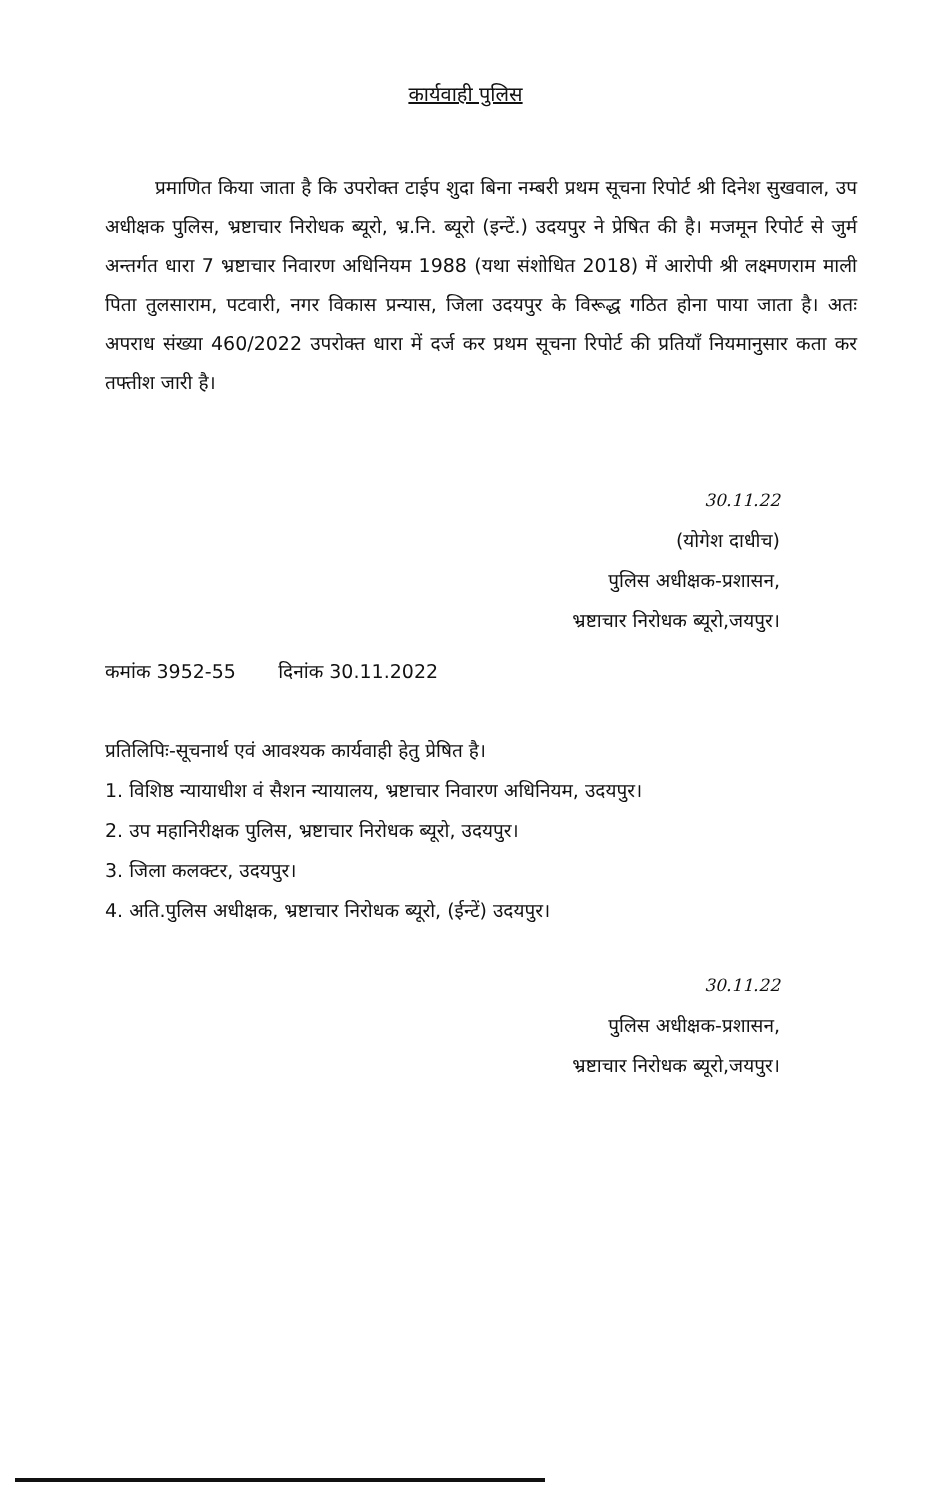कार्यवाही पुलिस
प्रमाणित किया जाता है कि उपरोक्त टाईप शुदा बिना नम्बरी प्रथम सूचना रिपोर्ट श्री दिनेश सुखवाल, उप अधीक्षक पुलिस, भ्रष्टाचार निरोधक ब्यूरो, भ्र.नि. ब्यूरो (इन्टें.) उदयपुर ने प्रेषित की है। मजमून रिपोर्ट से जुर्म अन्तर्गत धारा 7 भ्रष्टाचार निवारण अधिनियम 1988 (यथा संशोधित 2018) में आरोपी श्री लक्ष्मणराम माली पिता तुलसाराम, पटवारी, नगर विकास प्रन्यास, जिला उदयपुर के विरूद्ध गठित होना पाया जाता है। अतः अपराध संख्या 460/2022 उपरोक्त धारा में दर्ज कर प्रथम सूचना रिपोर्ट की प्रतियाँ नियमानुसार कता कर तफ्तीश जारी है।
30.11.22
(योगेश दाधीच)
पुलिस अधीक्षक-प्रशासन,
भ्रष्टाचार निरोधक ब्यूरो,जयपुर।
कमांक 3952-55 दिनांक 30.11.2022
प्रतिलिपिः-सूचनार्थ एवं आवश्यक कार्यवाही हेतु प्रेषित है।
1. विशिष्ठ न्यायाधीश वं सैशन न्यायालय, भ्रष्टाचार निवारण अधिनियम, उदयपुर।
2. उप महानिरीक्षक पुलिस, भ्रष्टाचार निरोधक ब्यूरो, उदयपुर।
3. जिला कलक्टर, उदयपुर।
4. अति.पुलिस अधीक्षक, भ्रष्टाचार निरोधक ब्यूरो, (ईन्टें) उदयपुर।
30.11.22
पुलिस अधीक्षक-प्रशासन,
भ्रष्टाचार निरोधक ब्यूरो,जयपुर।